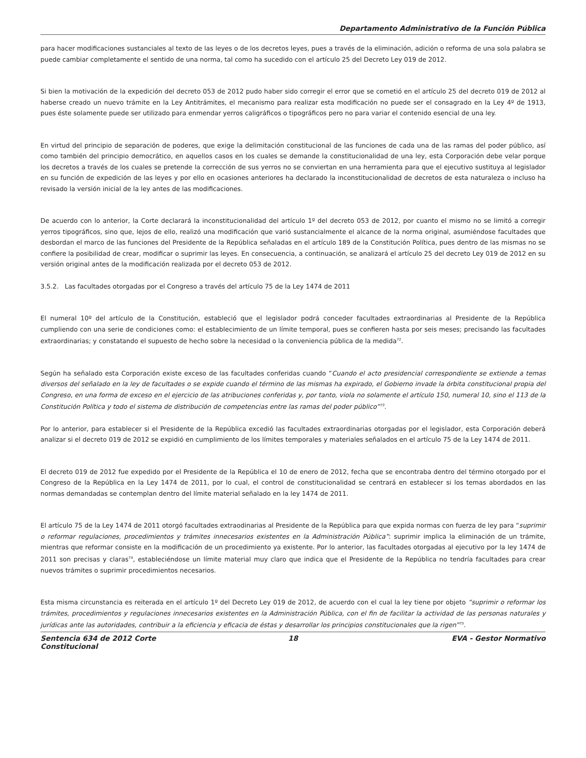Departamento Administrativo de la Función Pública
para hacer modificaciones sustanciales al texto de las leyes o de los decretos leyes, pues a través de la eliminación, adición o reforma de una sola palabra se puede cambiar completamente el sentido de una norma, tal como ha sucedido con el artículo 25 del Decreto Ley 019 de 2012.
Si bien la motivación de la expedición del decreto 053 de 2012 pudo haber sido corregir el error que se cometió en el artículo 25 del decreto 019 de 2012 al haberse creado un nuevo trámite en la Ley Antitrámites, el mecanismo para realizar esta modificación no puede ser el consagrado en la Ley 4º de 1913, pues éste solamente puede ser utilizado para enmendar yerros caligráficos o tipográficos pero no para variar el contenido esencial de una ley.
En virtud del principio de separación de poderes, que exige la delimitación constitucional de las funciones de cada una de las ramas del poder público, así como también del principio democrático, en aquellos casos en los cuales se demande la constitucionalidad de una ley, esta Corporación debe velar porque los decretos a través de los cuales se pretende la corrección de sus yerros no se conviertan en una herramienta para que el ejecutivo sustituya al legislador en su función de expedición de las leyes y por ello en ocasiones anteriores ha declarado la inconstitucionalidad de decretos de esta naturaleza o incluso ha revisado la versión inicial de la ley antes de las modificaciones.
De acuerdo con lo anterior, la Corte declarará la inconstitucionalidad del artículo 1º del decreto 053 de 2012, por cuanto el mismo no se limitó a corregir yerros tipográficos, sino que, lejos de ello, realizó una modificación que varió sustancialmente el alcance de la norma original, asumiéndose facultades que desbordan el marco de las funciones del Presidente de la República señaladas en el artículo 189 de la Constitución Política, pues dentro de las mismas no se confiere la posibilidad de crear, modificar o suprimir las leyes. En consecuencia, a continuación, se analizará el artículo 25 del decreto Ley 019 de 2012 en su versión original antes de la modificación realizada por el decreto 053 de 2012.
3.5.2. Las facultades otorgadas por el Congreso a través del artículo 75 de la Ley 1474 de 2011
El numeral 10º del artículo de la Constitución, estableció que el legislador podrá conceder facultades extraordinarias al Presidente de la República cumpliendo con una serie de condiciones como: el establecimiento de un límite temporal, pues se confieren hasta por seis meses; precisando las facultades extraordinarias; y constatando el supuesto de hecho sobre la necesidad o la conveniencia pública de la medida<sup>72</sup>.
Según ha señalado esta Corporación existe exceso de las facultades conferidas cuando “Cuando el acto presidencial correspondiente se extiende a temas diversos del señalado en la ley de facultades o se expide cuando el término de las mismas ha expirado, el Gobierno invade la órbita constitucional propia del Congreso, en una forma de exceso en el ejercicio de las atribuciones conferidas y, por tanto, viola no solamente el artículo 150, numeral 10, sino el 113 de la Constitución Política y todo el sistema de distribución de competencias entre las ramas del poder público”<sup>73</sup>.
Por lo anterior, para establecer si el Presidente de la República excedió las facultades extraordinarias otorgadas por el legislador, esta Corporación deberá analizar si el decreto 019 de 2012 se expidió en cumplimiento de los límites temporales y materiales señalados en el artículo 75 de la Ley 1474 de 2011.
El decreto 019 de 2012 fue expedido por el Presidente de la República el 10 de enero de 2012, fecha que se encontraba dentro del término otorgado por el Congreso de la República en la Ley 1474 de 2011, por lo cual, el control de constitucionalidad se centrará en establecer si los temas abordados en las normas demandadas se contemplan dentro del límite material señalado en la ley 1474 de 2011.
El artículo 75 de la Ley 1474 de 2011 otorgó facultades extraodinarias al Presidente de la República para que expida normas con fuerza de ley para “suprimir o reformar regulaciones, procedimientos y trámites innecesarios existentes en la Administración Pública”: suprimir implica la eliminación de un trámite, mientras que reformar consiste en la modificación de un procedimiento ya existente. Por lo anterior, las facultades otorgadas al ejecutivo por la ley 1474 de 2011 son precisas y claras<sup>74</sup>, estableciéndose un límite material muy claro que indica que el Presidente de la República no tendría facultades para crear nuevos trámites o suprimir procedimientos necesarios.
Esta misma circunstancia es reiterada en el artículo 1º del Decreto Ley 019 de 2012, de acuerdo con el cual la ley tiene por objeto “suprimir o reformar los trámites, procedimientos y regulaciones innecesarios existentes en la Administración Pública, con el fin de facilitar la actividad de las personas naturales y jurídicas ante las autoridades, contribuir a la eficiencia y eficacia de éstas y desarrollar los principios constitucionales que la rigen”<sup>75</sup>.
Sentencia 634 de 2012 Corte Constitucional
18 EVA - Gestor Normativo